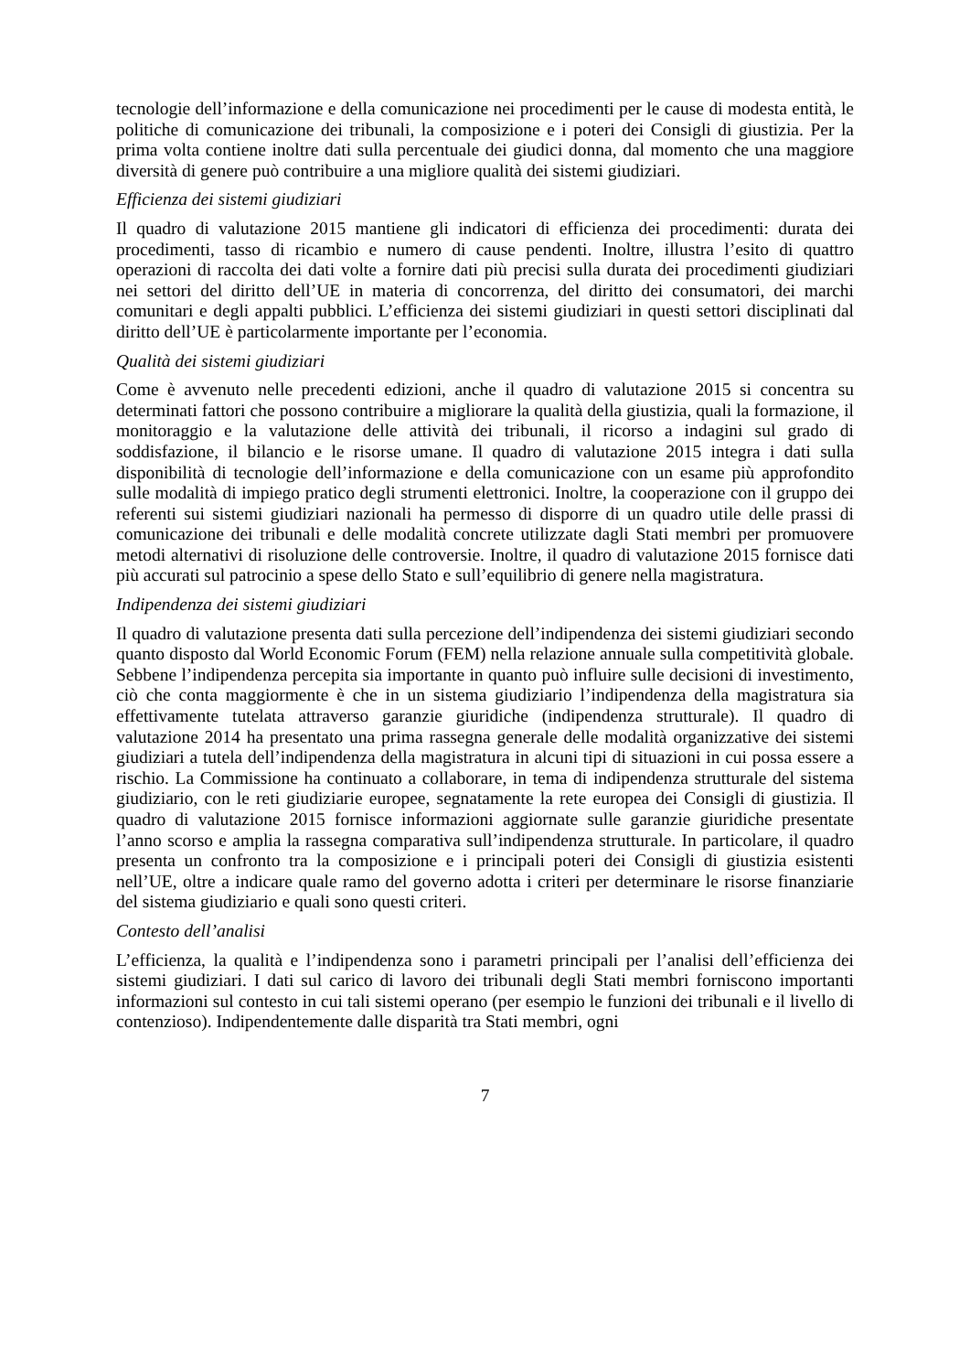tecnologie dell’informazione e della comunicazione nei procedimenti per le cause di modesta entità, le politiche di comunicazione dei tribunali, la composizione e i poteri dei Consigli di giustizia. Per la prima volta contiene inoltre dati sulla percentuale dei giudici donna, dal momento che una maggiore diversità di genere può contribuire a una migliore qualità dei sistemi giudiziari.
Efficienza dei sistemi giudiziari
Il quadro di valutazione 2015 mantiene gli indicatori di efficienza dei procedimenti: durata dei procedimenti, tasso di ricambio e numero di cause pendenti. Inoltre, illustra l’esito di quattro operazioni di raccolta dei dati volte a fornire dati più precisi sulla durata dei procedimenti giudiziari nei settori del diritto dell’UE in materia di concorrenza, del diritto dei consumatori, dei marchi comunitari e degli appalti pubblici. L’efficienza dei sistemi giudiziari in questi settori disciplinati dal diritto dell’UE è particolarmente importante per l’economia.
Qualità dei sistemi giudiziari
Come è avvenuto nelle precedenti edizioni, anche il quadro di valutazione 2015 si concentra su determinati fattori che possono contribuire a migliorare la qualità della giustizia, quali la formazione, il monitoraggio e la valutazione delle attività dei tribunali, il ricorso a indagini sul grado di soddisfazione, il bilancio e le risorse umane. Il quadro di valutazione 2015 integra i dati sulla disponibilità di tecnologie dell’informazione e della comunicazione con un esame più approfondito sulle modalità di impiego pratico degli strumenti elettronici. Inoltre, la cooperazione con il gruppo dei referenti sui sistemi giudiziari nazionali ha permesso di disporre di un quadro utile delle prassi di comunicazione dei tribunali e delle modalità concrete utilizzate dagli Stati membri per promuovere metodi alternativi di risoluzione delle controversie. Inoltre, il quadro di valutazione 2015 fornisce dati più accurati sul patrocinio a spese dello Stato e sull’equilibrio di genere nella magistratura.
Indipendenza dei sistemi giudiziari
Il quadro di valutazione presenta dati sulla percezione dell’indipendenza dei sistemi giudiziari secondo quanto disposto dal World Economic Forum (FEM) nella relazione annuale sulla competitività globale. Sebbene l’indipendenza percepita sia importante in quanto può influire sulle decisioni di investimento, ciò che conta maggiormente è che in un sistema giudiziario l’indipendenza della magistratura sia effettivamente tutelata attraverso garanzie giuridiche (indipendenza strutturale). Il quadro di valutazione 2014 ha presentato una prima rassegna generale delle modalità organizzative dei sistemi giudiziari a tutela dell’indipendenza della magistratura in alcuni tipi di situazioni in cui possa essere a rischio. La Commissione ha continuato a collaborare, in tema di indipendenza strutturale del sistema giudiziario, con le reti giudiziarie europee, segnatamente la rete europea dei Consigli di giustizia. Il quadro di valutazione 2015 fornisce informazioni aggiornate sulle garanzie giuridiche presentate l’anno scorso e amplia la rassegna comparativa sull’indipendenza strutturale. In particolare, il quadro presenta un confronto tra la composizione e i principali poteri dei Consigli di giustizia esistenti nell’UE, oltre a indicare quale ramo del governo adotta i criteri per determinare le risorse finanziarie del sistema giudiziario e quali sono questi criteri.
Contesto dell’analisi
L’efficienza, la qualità e l’indipendenza sono i parametri principali per l’analisi dell’efficienza dei sistemi giudiziari. I dati sul carico di lavoro dei tribunali degli Stati membri forniscono importanti informazioni sul contesto in cui tali sistemi operano (per esempio le funzioni dei tribunali e il livello di contenzioso). Indipendentemente dalle disparità tra Stati membri, ogni
7